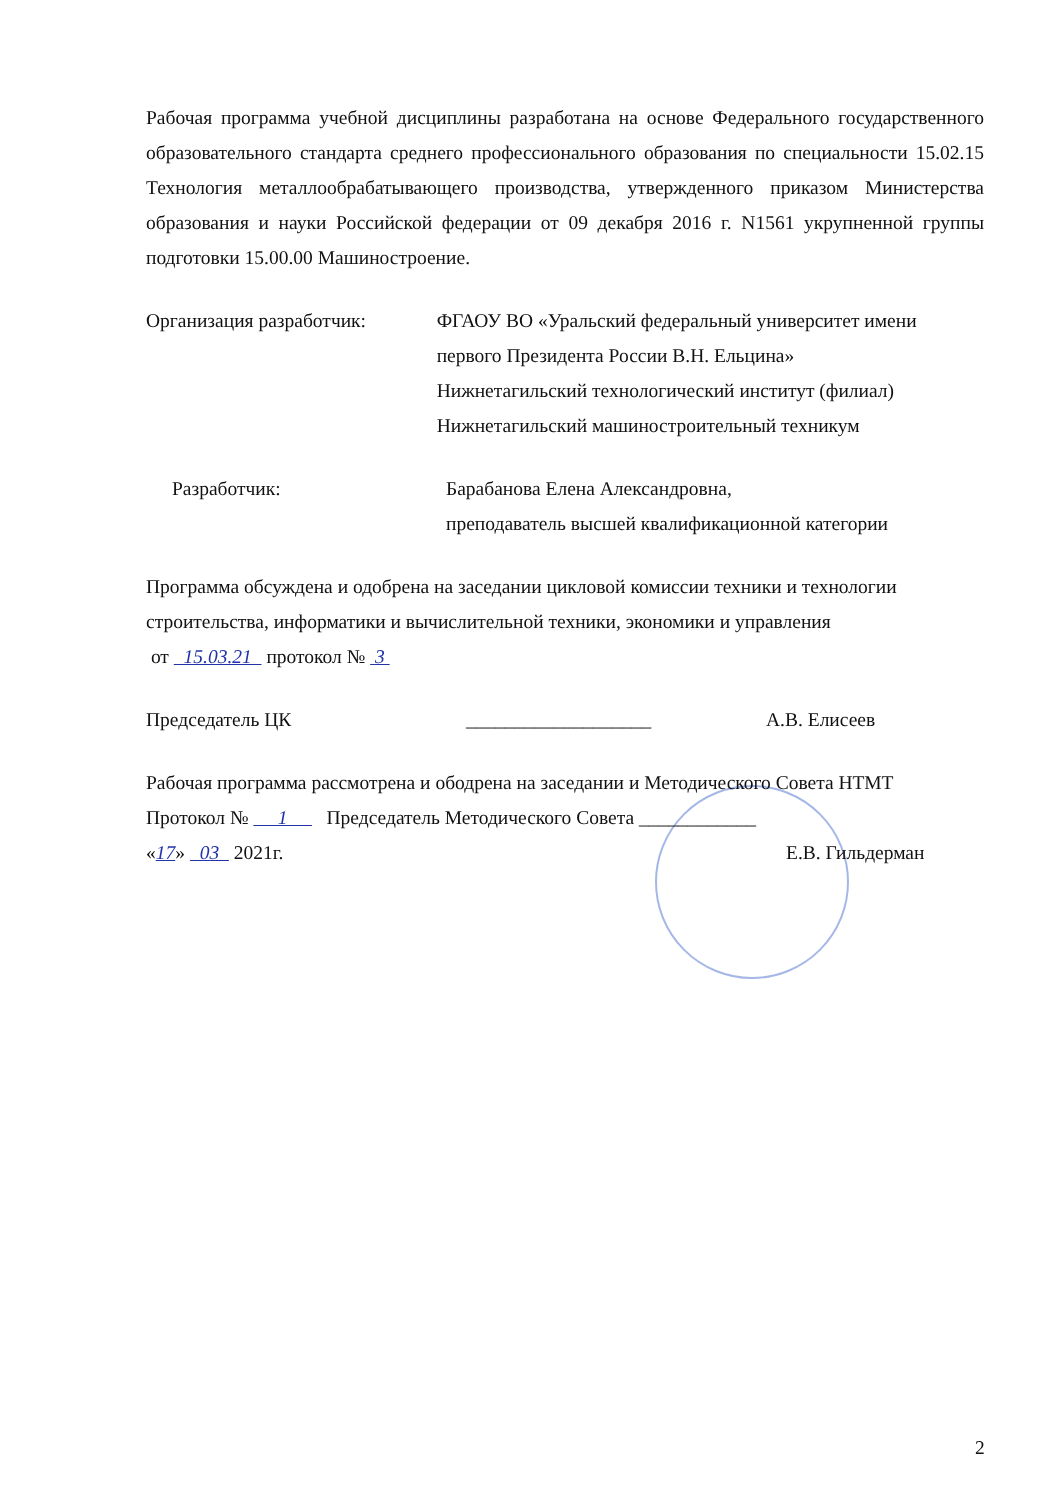Рабочая программа учебной дисциплины разработана на основе Федерального государственного образовательного стандарта среднего профессионального образования по специальности 15.02.15 Технология металлообрабатывающего производства, утвержденного приказом Министерства образования и науки Российской федерации от 09 декабря 2016 г. N1561 укрупненной группы подготовки 15.00.00 Машиностроение.
Организация разработчик: ФГАОУ ВО «Уральский федеральный университет имени первого Президента России В.Н. Ельцина»
Нижнетагильский технологический институт (филиал)
Нижнетагильский машиностроительный техникум
Разработчик: Барабанова Елена Александровна,
преподаватель высшей квалификационной категории
Программа обсуждена и одобрена на заседании цикловой комиссии техники и технологии строительства, информатики и вычислительной техники, экономики и управления
от 15.03.21 протокол № 3
Председатель ЦК ___________________ А.В. Елисеев
Рабочая программа рассмотрена и ободрена на заседании и Методического Совета НТМТ
Протокол № 1 Председатель Методического Совета ____________
«17» 03 2021г. Е.В. Гильдерман
2